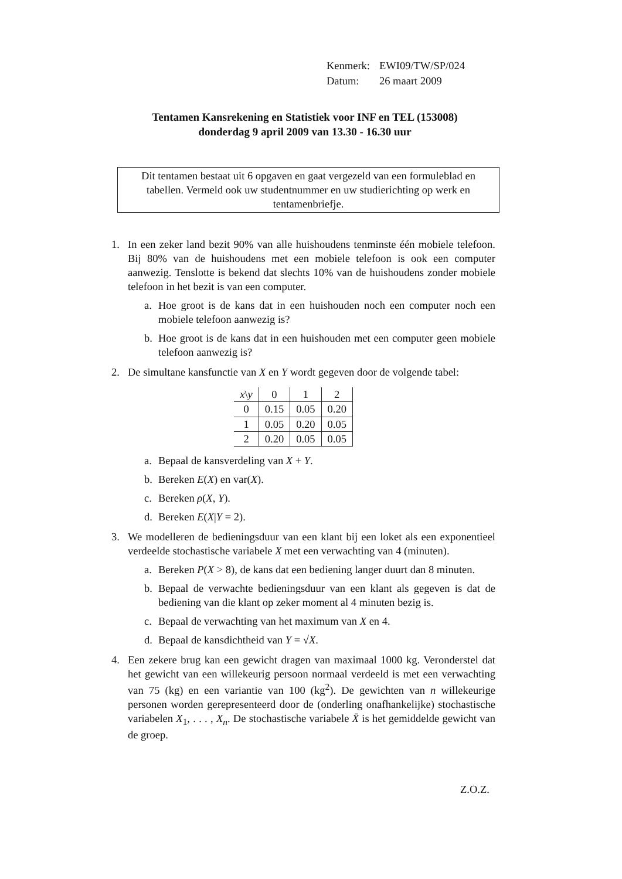| Kenmerk: | EWI09/TW/SP/024 |
| Datum: | 26 maart 2009 |
Tentamen Kansrekening en Statistiek voor INF en TEL (153008)
donderdag 9 april 2009 van 13.30 - 16.30 uur
Dit tentamen bestaat uit 6 opgaven en gaat vergezeld van een formuleblad en tabellen. Vermeld ook uw studentnummer en uw studierichting op werk en tentamenbriefje.
1. In een zeker land bezit 90% van alle huishoudens tenminste één mobiele telefoon. Bij 80% van de huishoudens met een mobiele telefoon is ook een computer aanwezig. Tenslotte is bekend dat slechts 10% van de huishoudens zonder mobiele telefoon in het bezit is van een computer.
a. Hoe groot is de kans dat in een huishouden noch een computer noch een mobiele telefoon aanwezig is?
b. Hoe groot is de kans dat in een huishouden met een computer geen mobiele telefoon aanwezig is?
2. De simultane kansfunctie van X en Y wordt gegeven door de volgende tabel:
| x \ y | 0 | 1 | 2 |
| --- | --- | --- | --- |
| 0 | 0.15 | 0.05 | 0.20 |
| 1 | 0.05 | 0.20 | 0.05 |
| 2 | 0.20 | 0.05 | 0.05 |
a. Bepaal de kansverdeling van X + Y.
b. Bereken E(X) en var(X).
c. Bereken ρ(X, Y).
d. Bereken E(X|Y = 2).
3. We modelleren de bedieningsduur van een klant bij een loket als een exponentieel verdeelde stochastische variabele X met een verwachting van 4 (minuten).
a. Bereken P(X > 8), de kans dat een bediening langer duurt dan 8 minuten.
b. Bepaal de verwachte bedieningsduur van een klant als gegeven is dat de bediening van die klant op zeker moment al 4 minuten bezig is.
c. Bepaal de verwachting van het maximum van X en 4.
d. Bepaal de kansdichtheid van Y = √X.
4. Een zekere brug kan een gewicht dragen van maximaal 1000 kg. Veronderstel dat het gewicht van een willekeurig persoon normaal verdeeld is met een verwachting van 75 (kg) en een variantie van 100 (kg<sup>2</sup>). De gewichten van n willekeurige personen worden gerepresenteerd door de (onderling onafhankelijke) stochastische variabelen X<sub>1</sub>, . . . , X<sub>n</sub>. De stochastische variabele X̄ is het gemiddelde gewicht van de groep.
Z.O.Z.